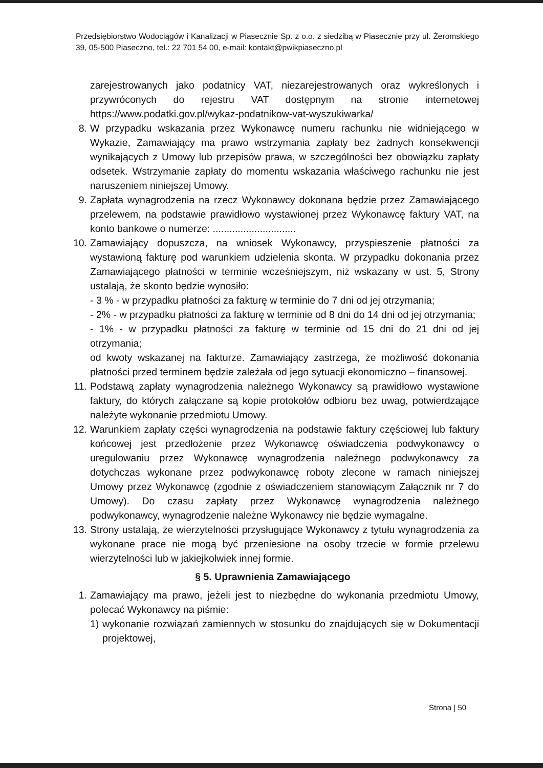Przedsiębiorstwo Wodociągów i Kanalizacji w Piasecznie Sp. z o.o. z siedzibą w Piasecznie przy ul. Żeromskiego 39, 05-500 Piaseczno, tel.: 22 701 54 00, e-mail: kontakt@pwikpiaseczno.pl
zarejestrowanych jako podatnicy VAT, niezarejestrowanych oraz wykreślonych i przywróconych do rejestru VAT dostępnym na stronie internetowej https://www.podatki.gov.pl/wykaz-podatnikow-vat-wyszukiwarka/
8. W przypadku wskazania przez Wykonawcę numeru rachunku nie widniejącego w Wykazie, Zamawiający ma prawo wstrzymania zapłaty bez żadnych konsekwencji wynikających z Umowy lub przepisów prawa, w szczególności bez obowiązku zapłaty odsetek. Wstrzymanie zapłaty do momentu wskazania właściwego rachunku nie jest naruszeniem niniejszej Umowy.
9. Zapłata wynagrodzenia na rzecz Wykonawcy dokonana będzie przez Zamawiającego przelewem, na podstawie prawidłowo wystawionej przez Wykonawcę faktury VAT, na konto bankowe o numerze: ..............................
10. Zamawiający dopuszcza, na wniosek Wykonawcy, przyspieszenie płatności za wystawioną fakturę pod warunkiem udzielenia skonta. W przypadku dokonania przez Zamawiającego płatności w terminie wcześniejszym, niż wskazany w ust. 5, Strony ustalają, że skonto będzie wynosiło:
- 3 % - w przypadku płatności za fakturę w terminie do 7 dni od jej otrzymania;
- 2% - w przypadku płatności za fakturę w terminie od 8 dni do 14 dni od jej otrzymania;
- 1% - w przypadku płatności za fakturę w terminie od 15 dni do 21 dni od jej otrzymania;
od kwoty wskazanej na fakturze. Zamawiający zastrzega, że możliwość dokonania płatności przed terminem będzie zależała od jego sytuacji ekonomiczno – finansowej.
11. Podstawą zapłaty wynagrodzenia należnego Wykonawcy są prawidłowo wystawione faktury, do których załączane są kopie protokołów odbioru bez uwag, potwierdzające należyte wykonanie przedmiotu Umowy.
12. Warunkiem zapłaty części wynagrodzenia na podstawie faktury częściowej lub faktury końcowej jest przedłożenie przez Wykonawcę oświadczenia podwykonawcy o uregulowaniu przez Wykonawcę wynagrodzenia należnego podwykonawcy za dotychczas wykonane przez podwykonawcę roboty zlecone w ramach niniejszej Umowy przez Wykonawcę (zgodnie z oświadczeniem stanowiącym Załącznik nr 7 do Umowy). Do czasu zapłaty przez Wykonawcę wynagrodzenia należnego podwykonawcy, wynagrodzenie należne Wykonawcy nie będzie wymagalne.
13. Strony ustalają, że wierzytelności przysługujące Wykonawcy z tytułu wynagrodzenia za wykonane prace nie mogą być przeniesione na osoby trzecie w formie przelewu wierzytelności lub w jakiejkolwiek innej formie.
§ 5. Uprawnienia Zamawiającego
1. Zamawiający ma prawo, jeżeli jest to niezbędne do wykonania przedmiotu Umowy, polecać Wykonawcy na piśmie:
1) wykonanie rozwiązań zamiennych w stosunku do znajdujących się w Dokumentacji projektowej,
Strona | 50